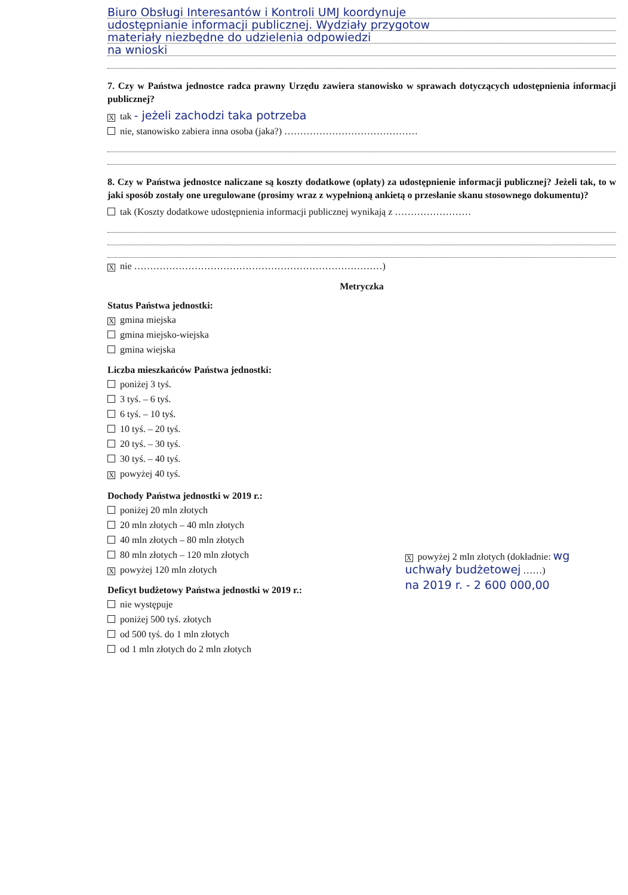Biuro Obsługi Interesantów i Kontroli UMJ koordynuje
udostępnianie informacji publicznej. Wydziały przygotow
materiały niezbędne do udzielenia odpowiedzi
na wnioski
7. Czy w Państwa jednostce radca prawny Urzędu zawiera stanowisko w sprawach dotyczących udostępnienia informacji publicznej?
Xtak - jeżeli zachodzi taka potrzeba
nie, stanowisko zabiera inna osoba (jaka?) ……………………………………
8. Czy w Państwa jednostce naliczane są koszty dodatkowe (opłaty) za udostępnienie informacji publicznej? Jeżeli tak, to w jaki sposób zostały one uregulowane (prosimy wraz z wypełnioną ankietą o przesłanie skanu stosownego dokumentu)?
tak (Koszty dodatkowe udostępnienia informacji publicznej wynikają z ……………………
Xnie ……………………………………………………………………)
Metryczka
Status Państwa jednostki:
Xgmina miejska
gmina miejsko-wiejska
gmina wiejska
Liczba mieszkańców Państwa jednostki:
poniżej 3 tyś.
3 tyś. – 6 tyś.
6 tyś. – 10 tyś.
10 tyś. – 20 tyś.
20 tyś. – 30 tyś.
30 tyś. – 40 tyś.
Xpowyżej 40 tyś.
Dochody Państwa jednostki w 2019 r.:
poniżej 20 mln złotych
20 mln złotych – 40 mln złotych
40 mln złotych – 80 mln złotych
80 mln złotych – 120 mln złotych
Xpowyżej 120 mln złotych
Deficyt budżetowy Państwa jednostki w 2019 r.:
nie występuje
poniżej 500 tyś. złotych
od 500 tyś. do 1 mln złotych
od 1 mln złotych do 2 mln złotych
Xpowyżej 2 mln złotych (dokładnie: wg uchwały budżetowej ……)
na 2019 r. - 2 600 000,00